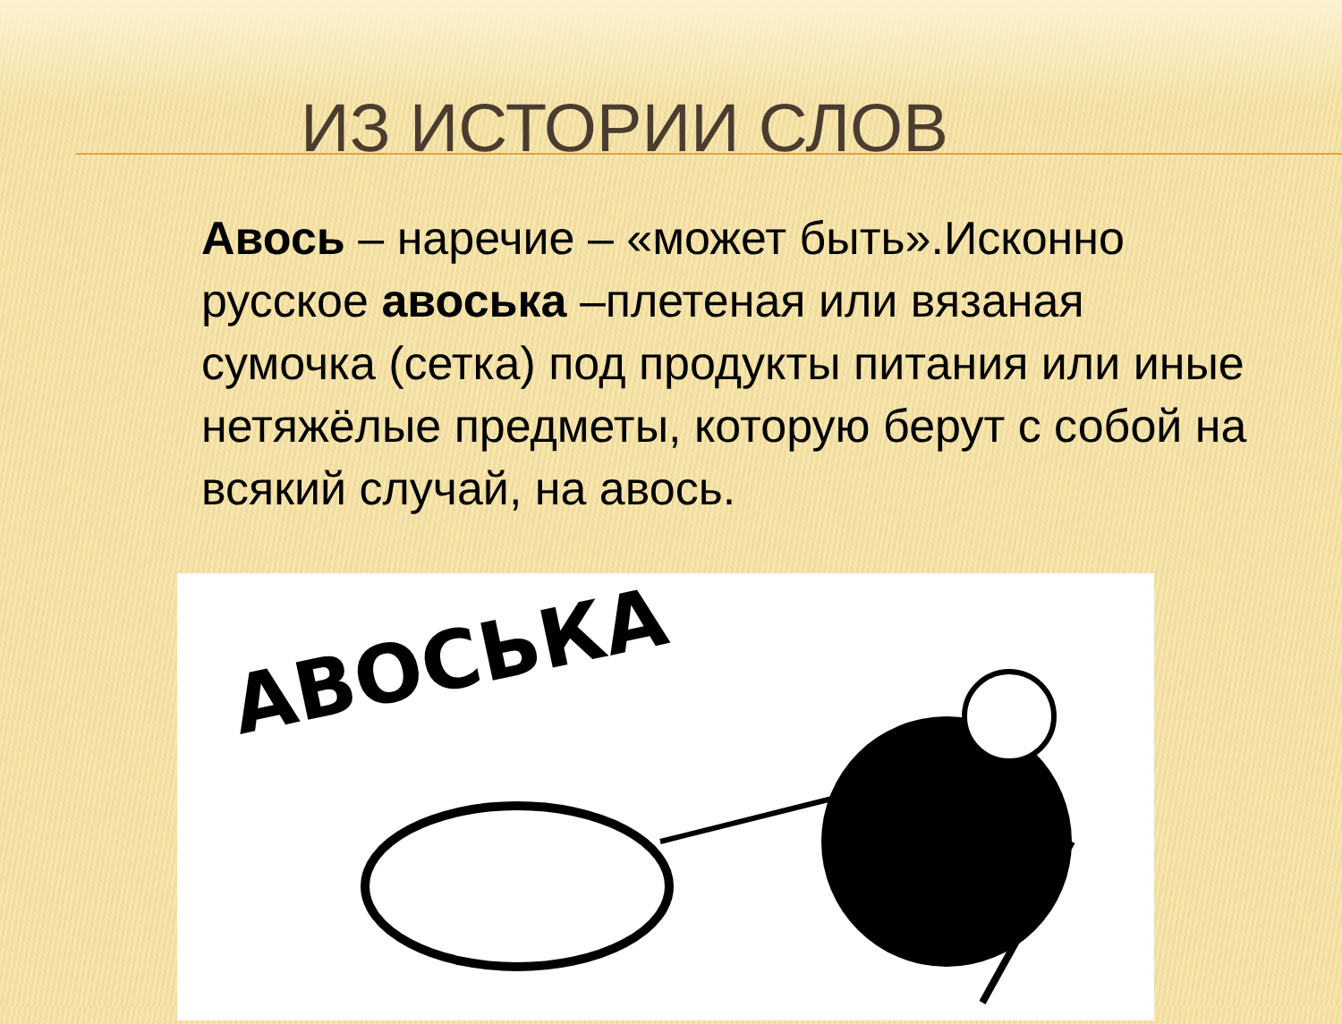ИЗ ИСТОРИИ СЛОВ
Авось – наречие – «может быть».Исконно русское авоська –плетеная или вязаная сумочка (сетка) под продукты питания или иные нетяжёлые предметы, которую берут с собой на всякий случай, на авось.
АВОСЬКА